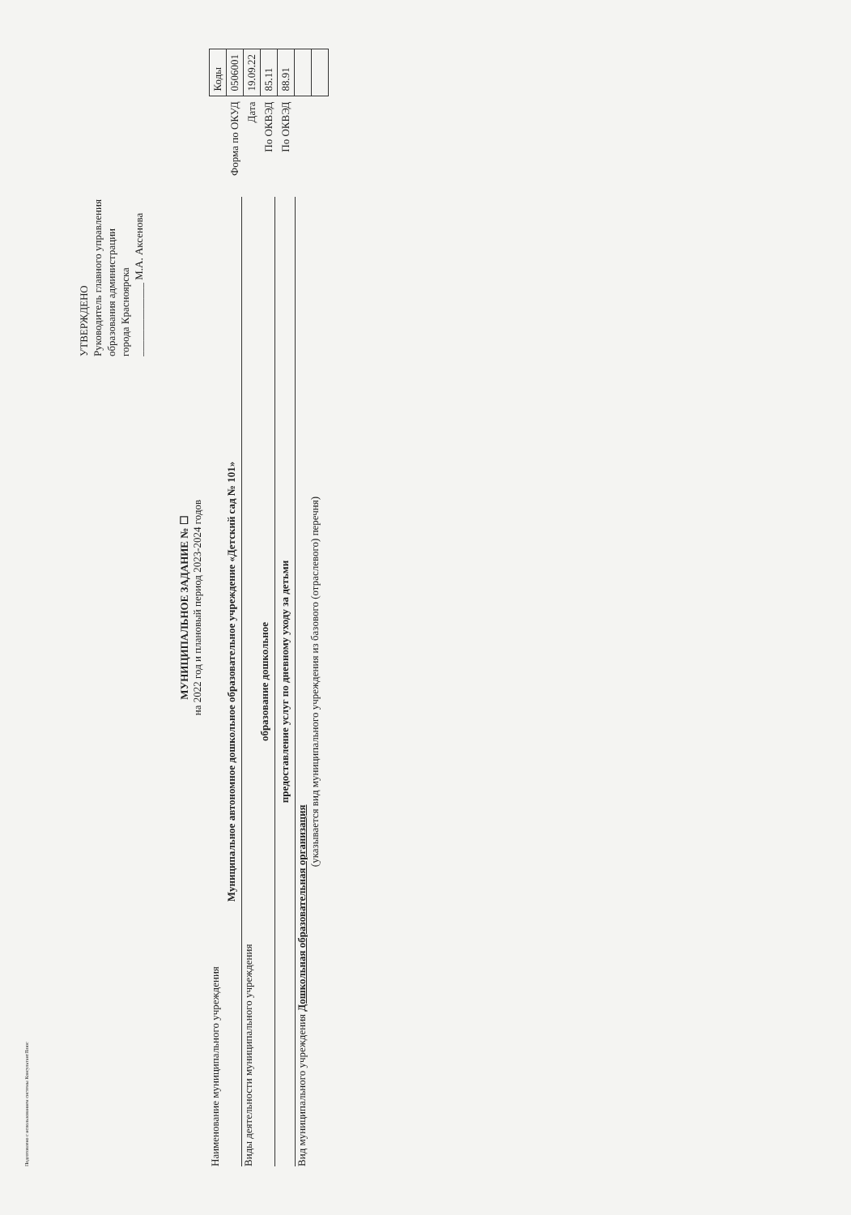Подготовлено с использованием системы КонсультантПлюс
УТВЕРЖДЕНО
Руководитель главного управления
образования администрации
города Красноярска
______________ М.А. Аксенова
МУНИЦИПАЛЬНОЕ ЗАДАНИЕ № ☐
на 2022 год и плановый период 2023-2024 годов
Наименование муниципального учреждения
Муниципальное автономное дошкольное образовательное учреждение «Детский сад № 101»
Виды деятельности муниципального учреждения
образование дошкольное
предоставление услуг по дневному уходу за детьми
Вид муниципального учреждения Дошкольная образовательная организация
(указывается вид муниципального учреждения из базового (отраслевого) перечня)
| | Коды |
| Форма по ОКУД | 0506001 |
| Дата | 19.09.22 |
| По ОКВЭД | 85.11 |
| По ОКВЭД | 88.91 |